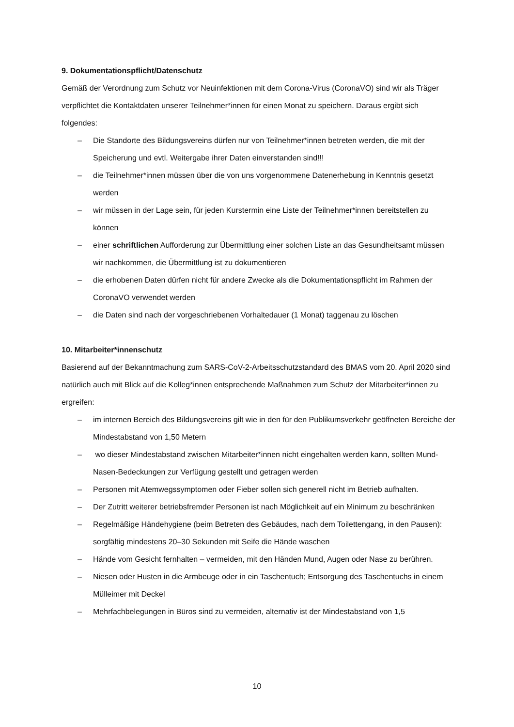9. Dokumentationspflicht/Datenschutz
Gemäß der Verordnung zum Schutz vor Neuinfektionen mit dem Corona-Virus (CoronaVO) sind wir als Träger verpflichtet die Kontaktdaten unserer Teilnehmer*innen für einen Monat zu speichern. Daraus ergibt sich folgendes:
– Die Standorte des Bildungsvereins dürfen nur von Teilnehmer*innen betreten werden, die mit der Speicherung und evtl. Weitergabe ihrer Daten einverstanden sind!!!
– die Teilnehmer*innen müssen über die von uns vorgenommene Datenerhebung in Kenntnis gesetzt werden
– wir müssen in der Lage sein, für jeden Kurstermin eine Liste der Teilnehmer*innen bereitstellen zu können
– einer schriftlichen Aufforderung zur Übermittlung einer solchen Liste an das Gesundheitsamt müssen wir nachkommen, die Übermittlung ist zu dokumentieren
– die erhobenen Daten dürfen nicht für andere Zwecke als die Dokumentationspflicht im Rahmen der CoronaVO verwendet werden
– die Daten sind nach der vorgeschriebenen Vorhaltedauer (1 Monat) taggenau zu löschen
10. Mitarbeiter*innenschutz
Basierend auf der Bekanntmachung zum SARS-CoV-2-Arbeitsschutzstandard des BMAS vom 20. April 2020 sind natürlich auch mit Blick auf die Kolleg*innen entsprechende Maßnahmen zum Schutz der Mitarbeiter*innen zu ergreifen:
– im internen Bereich des Bildungsvereins gilt wie in den für den Publikumsverkehr geöffneten Bereiche der Mindestabstand von 1,50 Metern
– wo dieser Mindestabstand zwischen Mitarbeiter*innen nicht eingehalten werden kann, sollten Mund-Nasen-Bedeckungen zur Verfügung gestellt und getragen werden
– Personen mit Atemwegssymptomen oder Fieber sollen sich generell nicht im Betrieb aufhalten.
– Der Zutritt weiterer betriebsfremder Personen ist nach Möglichkeit auf ein Minimum zu beschränken
– Regelmäßige Händehygiene (beim Betreten des Gebäudes, nach dem Toilettengang, in den Pausen): sorgfältig mindestens 20–30 Sekunden mit Seife die Hände waschen
– Hände vom Gesicht fernhalten – vermeiden, mit den Händen Mund, Augen oder Nase zu berühren.
– Niesen oder Husten in die Armbeuge oder in ein Taschentuch; Entsorgung des Taschentuchs in einem Mülleimer mit Deckel
– Mehrfachbelegungen in Büros sind zu vermeiden, alternativ ist der Mindestabstand von 1,5
10